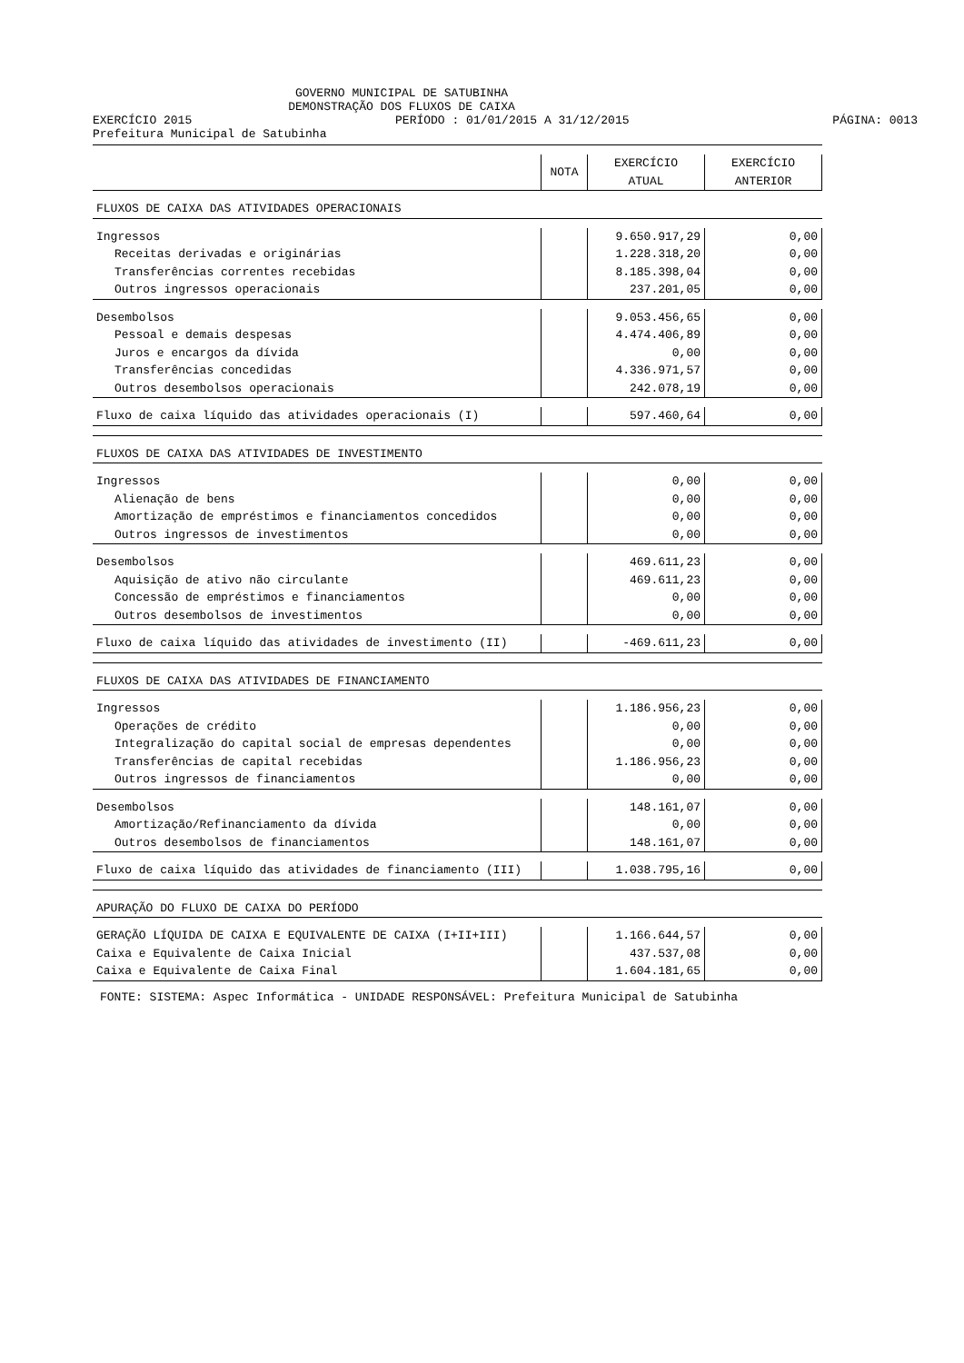GOVERNO MUNICIPAL DE SATUBINHA
DEMONSTRAÇÃO DOS FLUXOS DE CAIXA
EXERCÍCIO 2015 PERÍODO : 01/01/2015 A 31/12/2015 PÁGINA: 0013
Prefeitura Municipal de Satubinha
| | NOTA | EXERCÍCIO ATUAL | EXERCÍCIO ANTERIOR |
| --- | --- | --- | --- |
| FLUXOS DE CAIXA DAS ATIVIDADES OPERACIONAIS | | | |
| Ingressos | | 9.650.917,29 | 0,00 |
| Receitas derivadas e originárias | | 1.228.318,20 | 0,00 |
| Transferências correntes recebidas | | 8.185.398,04 | 0,00 |
| Outros ingressos operacionais | | 237.201,05 | 0,00 |
| Desembolsos | | 9.053.456,65 | 0,00 |
| Pessoal e demais despesas | | 4.474.406,89 | 0,00 |
| Juros e encargos da dívida | | 0,00 | 0,00 |
| Transferências concedidas | | 4.336.971,57 | 0,00 |
| Outros desembolsos operacionais | | 242.078,19 | 0,00 |
| Fluxo de caixa líquido das atividades operacionais (I) | | 597.460,64 | 0,00 |
| FLUXOS DE CAIXA DAS ATIVIDADES DE INVESTIMENTO | | | |
| Ingressos | | 0,00 | 0,00 |
| Alienação de bens | | 0,00 | 0,00 |
| Amortização de empréstimos e financiamentos concedidos | | 0,00 | 0,00 |
| Outros ingressos de investimentos | | 0,00 | 0,00 |
| Desembolsos | | 469.611,23 | 0,00 |
| Aquisição de ativo não circulante | | 469.611,23 | 0,00 |
| Concessão de empréstimos e financiamentos | | 0,00 | 0,00 |
| Outros desembolsos de investimentos | | 0,00 | 0,00 |
| Fluxo de caixa líquido das atividades de investimento (II) | | -469.611,23 | 0,00 |
| FLUXOS DE CAIXA DAS ATIVIDADES DE FINANCIAMENTO | | | |
| Ingressos | | 1.186.956,23 | 0,00 |
| Operações de crédito | | 0,00 | 0,00 |
| Integralização do capital social de empresas dependentes | | 0,00 | 0,00 |
| Transferências de capital recebidas | | 1.186.956,23 | 0,00 |
| Outros ingressos de financiamentos | | 0,00 | 0,00 |
| Desembolsos | | 148.161,07 | 0,00 |
| Amortização/Refinanciamento da dívida | | 0,00 | 0,00 |
| Outros desembolsos de financiamentos | | 148.161,07 | 0,00 |
| Fluxo de caixa líquido das atividades de financiamento (III) | | 1.038.795,16 | 0,00 |
| APURAÇÃO DO FLUXO DE CAIXA DO PERÍODO | | | |
| GERAÇÃO LÍQUIDA DE CAIXA E EQUIVALENTE DE CAIXA (I+II+III) | | 1.166.644,57 | 0,00 |
| Caixa e Equivalente de Caixa Inicial | | 437.537,08 | 0,00 |
| Caixa e Equivalente de Caixa Final | | 1.604.181,65 | 0,00 |
FONTE: SISTEMA: Aspec Informática - UNIDADE RESPONSÁVEL: Prefeitura Municipal de Satubinha